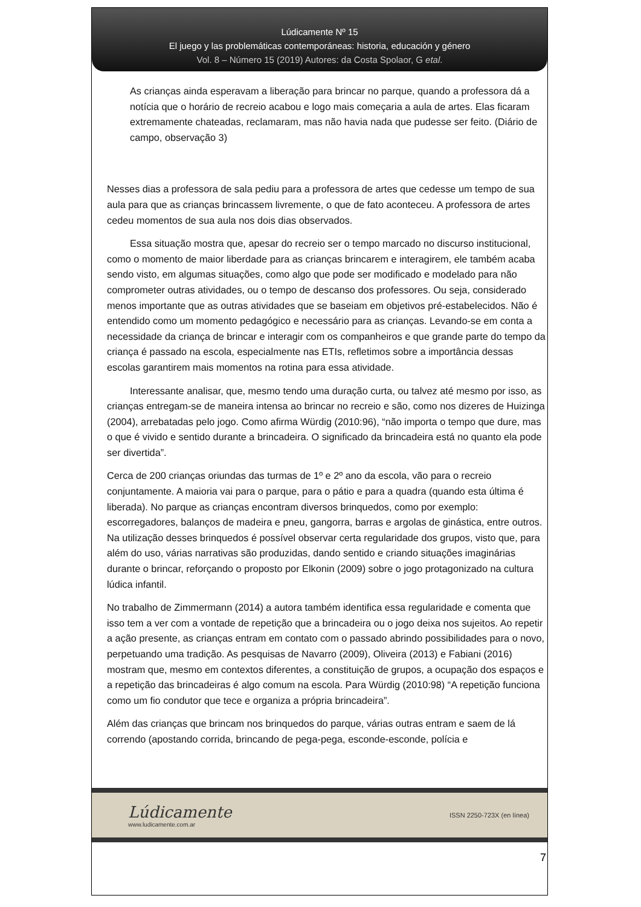Lúdicamente Nº 15
El juego y las problemáticas contemporáneas: historia, educación y género
Vol. 8 – Número 15 (2019) Autores: da Costa Spolaor, G etal.
As crianças ainda esperavam a liberação para brincar no parque, quando a professora dá a notícia que o horário de recreio acabou e logo mais começaria a aula de artes. Elas ficaram extremamente chateadas, reclamaram, mas não havia nada que pudesse ser feito. (Diário de campo, observação 3)
Nesses dias a professora de sala pediu para a professora de artes que cedesse um tempo de sua aula para que as crianças brincassem livremente, o que de fato aconteceu. A professora de artes cedeu momentos de sua aula nos dois dias observados.
Essa situação mostra que, apesar do recreio ser o tempo marcado no discurso institucional, como o momento de maior liberdade para as crianças brincarem e interagirem, ele também acaba sendo visto, em algumas situações, como algo que pode ser modificado e modelado para não comprometer outras atividades, ou o tempo de descanso dos professores. Ou seja, considerado menos importante que as outras atividades que se baseiam em objetivos pré-estabelecidos. Não é entendido como um momento pedagógico e necessário para as crianças. Levando-se em conta a necessidade da criança de brincar e interagir com os companheiros e que grande parte do tempo da criança é passado na escola, especialmente nas ETIs, refletimos sobre a importância dessas escolas garantirem mais momentos na rotina para essa atividade.
Interessante analisar, que, mesmo tendo uma duração curta, ou talvez até mesmo por isso, as crianças entregam-se de maneira intensa ao brincar no recreio e são, como nos dizeres de Huizinga (2004), arrebatadas pelo jogo. Como afirma Würdig (2010:96), “não importa o tempo que dure, mas o que é vivido e sentido durante a brincadeira. O significado da brincadeira está no quanto ela pode ser divertida”.
Cerca de 200 crianças oriundas das turmas de 1º e 2º ano da escola, vão para o recreio conjuntamente. A maioria vai para o parque, para o pátio e para a quadra (quando esta última é liberada). No parque as crianças encontram diversos brinquedos, como por exemplo: escorregadores, balanços de madeira e pneu, gangorra, barras e argolas de ginástica, entre outros. Na utilização desses brinquedos é possível observar certa regularidade dos grupos, visto que, para além do uso, várias narrativas são produzidas, dando sentido e criando situações imaginárias durante o brincar, reforçando o proposto por Elkonin (2009) sobre o jogo protagonizado na cultura lúdica infantil.
No trabalho de Zimmermann (2014) a autora também identifica essa regularidade e comenta que isso tem a ver com a vontade de repetição que a brincadeira ou o jogo deixa nos sujeitos. Ao repetir a ação presente, as crianças entram em contato com o passado abrindo possibilidades para o novo, perpetuando uma tradição. As pesquisas de Navarro (2009), Oliveira (2013) e Fabiani (2016) mostram que, mesmo em contextos diferentes, a constituição de grupos, a ocupação dos espaços e a repetição das brincadeiras é algo comum na escola. Para Würdig (2010:98) “A repetição funciona como um fio condutor que tece e organiza a própria brincadeira”.
Além das crianças que brincam nos brinquedos do parque, várias outras entram e saem de lá correndo (apostando corrida, brincando de pega-pega, esconde-esconde, polícia e
Lúdicamente
www.ludicamente.com.ar
ISSN 2250-723X (en línea)
7